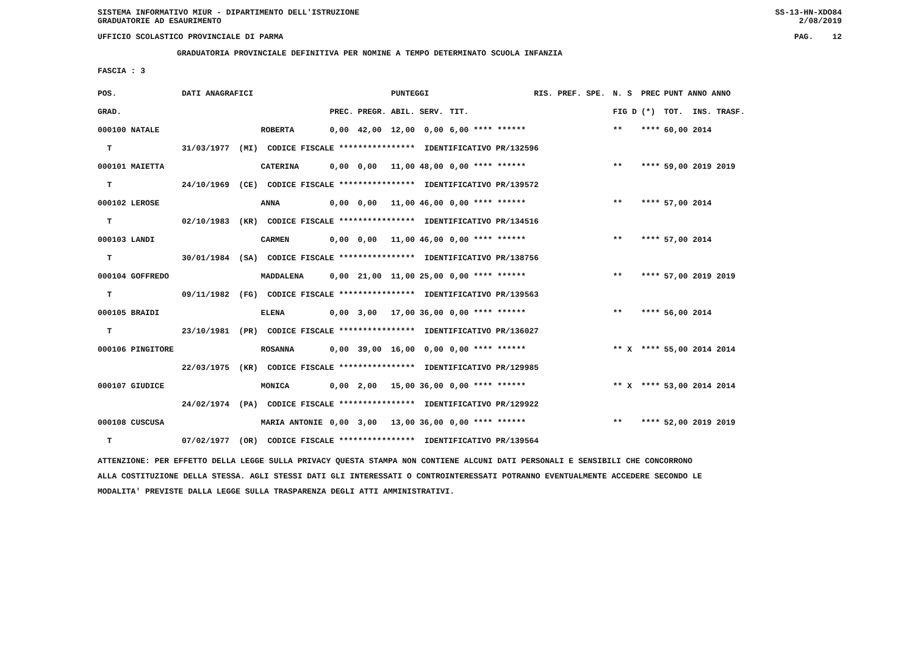SISTEMA INFORMATIVO MIUR - DIPARTIMENTO DELL'ISTRUZIONE
GRADUATORIE AD ESAURIMENTO SS-13-HN-XDO84
2/08/2019
UFFICIO SCOLASTICO PROVINCIALE DI PARMA PAG. 12
GRADUATORIA PROVINCIALE DEFINITIVA PER NOMINE A TEMPO DETERMINATO SCUOLA INFANZIA
FASCIA : 3
| POS. | DATI ANAGRAFICI | | | | PUNTEGGI | | RIS. PREF. SPE. | N. S | PREC | PUNT ANNO ANNO |
| --- | --- | --- | --- | --- | --- | --- | --- | --- | --- | --- |
| GRAD. | | | PREC. | PREGR. | ABIL. SERV. | TIT. | | FIG D | (*) | TOT. INS. TRASF. |
| 000100 NATALE | | ROBERTA | 0,00 | 42,00 | 12,00 0,00 | 6,00 **** ****** | | ** | **** | 60,00 2014 |
| T | 31/03/1977 (MI) CODICE FISCALE **************** IDENTIFICATIVO PR/132596 | | | | | | | | | |
| 000101 MAIETTA | | CATERINA | 0,00 | 0,00 | 11,00 48,00 | 0,00 **** ****** | | ** | **** | 59,00 2019 2019 |
| T | 24/10/1969 (CE) CODICE FISCALE **************** IDENTIFICATIVO PR/139572 | | | | | | | | | |
| 000102 LEROSE | | ANNA | 0,00 | 0,00 | 11,00 46,00 | 0,00 **** ****** | | ** | **** | 57,00 2014 |
| T | 02/10/1983 (KR) CODICE FISCALE **************** IDENTIFICATIVO PR/134516 | | | | | | | | | |
| 000103 LANDI | | CARMEN | 0,00 | 0,00 | 11,00 46,00 | 0,00 **** ****** | | ** | **** | 57,00 2014 |
| T | 30/01/1984 (SA) CODICE FISCALE **************** IDENTIFICATIVO PR/138756 | | | | | | | | | |
| 000104 GOFFREDO | | MADDALENA | 0,00 | 21,00 | 11,00 25,00 | 0,00 **** ****** | | ** | **** | 57,00 2019 2019 |
| T | 09/11/1982 (FG) CODICE FISCALE **************** IDENTIFICATIVO PR/139563 | | | | | | | | | |
| 000105 BRAIDI | | ELENA | 0,00 | 3,00 | 17,00 36,00 | 0,00 **** ****** | | ** | **** | 56,00 2014 |
| T | 23/10/1981 (PR) CODICE FISCALE **************** IDENTIFICATIVO PR/136027 | | | | | | | | | |
| 000106 PINGITORE | | ROSANNA | 0,00 | 39,00 | 16,00 0,00 | 0,00 **** ****** | | ** X | **** | 55,00 2014 2014 |
| | 22/03/1975 (KR) CODICE FISCALE **************** IDENTIFICATIVO PR/129985 | | | | | | | | | |
| 000107 GIUDICE | | MONICA | 0,00 | 2,00 | 15,00 36,00 | 0,00 **** ****** | | ** X | **** | 53,00 2014 2014 |
| | 24/02/1974 (PA) CODICE FISCALE **************** IDENTIFICATIVO PR/129922 | | | | | | | | | |
| 000108 CUSCUSA | | MARIA ANTONIE | 0,00 | 3,00 | 13,00 36,00 | 0,00 **** ****** | | ** | **** | 52,00 2019 2019 |
| T | 07/02/1977 (OR) CODICE FISCALE **************** IDENTIFICATIVO PR/139564 | | | | | | | | | |
ATTENZIONE: PER EFFETTO DELLA LEGGE SULLA PRIVACY QUESTA STAMPA NON CONTIENE ALCUNI DATI PERSONALI E SENSIBILI CHE CONCORRONO
ALLA COSTITUZIONE DELLA STESSA. AGLI STESSI DATI GLI INTERESSATI O CONTROINTERESSATI POTRANNO EVENTUALMENTE ACCEDERE SECONDO LE
MODALITA' PREVISTE DALLA LEGGE SULLA TRASPARENZA DEGLI ATTI AMMINISTRATIVI.